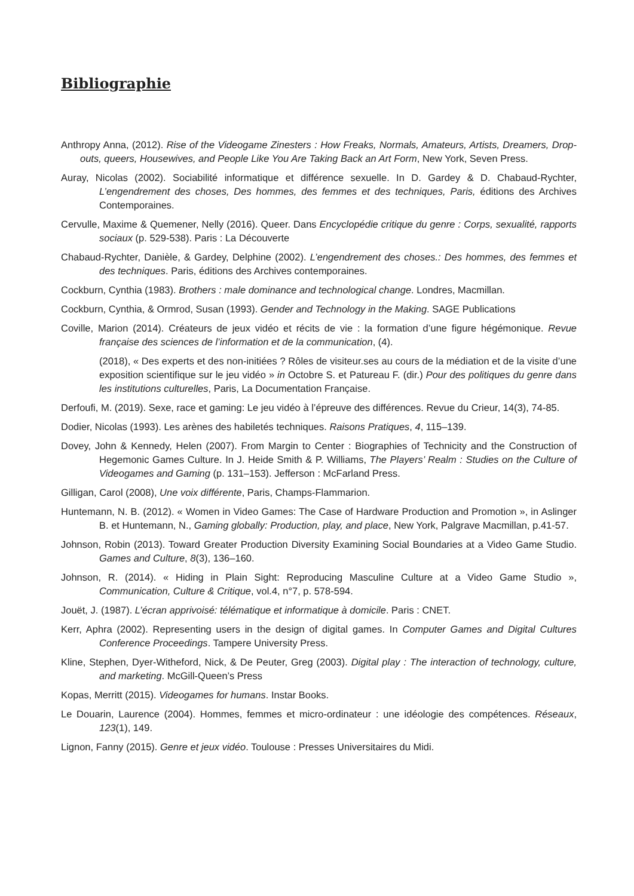Bibliographie
Anthropy Anna, (2012). Rise of the Videogame Zinesters : How Freaks, Normals, Amateurs, Artists, Dreamers, Drop-outs, queers, Housewives, and People Like You Are Taking Back an Art Form, New York, Seven Press.
Auray, Nicolas (2002). Sociabilité informatique et différence sexuelle. In D. Gardey & D. Chabaud-Rychter, L’engendrement des choses, Des hommes, des femmes et des techniques, Paris, éditions des Archives Contemporaines.
Cervulle, Maxime & Quemener, Nelly (2016). Queer. Dans Encyclopédie critique du genre : Corps, sexualité, rapports sociaux (p. 529-538). Paris : La Découverte
Chabaud-Rychter, Danièle, & Gardey, Delphine (2002). L’engendrement des choses.: Des hommes, des femmes et des techniques. Paris, éditions des Archives contemporaines.
Cockburn, Cynthia (1983). Brothers : male dominance and technological change. Londres, Macmillan.
Cockburn, Cynthia, & Ormrod, Susan (1993). Gender and Technology in the Making. SAGE Publications
Coville, Marion (2014). Créateurs de jeux vidéo et récits de vie : la formation d’une figure hégémonique. Revue française des sciences de l’information et de la communication, (4).
(2018), « Des experts et des non-initiées ? Rôles de visiteur.ses au cours de la médiation et de la visite d’une exposition scientifique sur le jeu vidéo » in Octobre S. et Patureau F. (dir.) Pour des politiques du genre dans les institutions culturelles, Paris, La Documentation Française.
Derfoufi, M. (2019). Sexe, race et gaming: Le jeu vidéo à l’épreuve des différences. Revue du Crieur, 14(3), 74-85.
Dodier, Nicolas (1993). Les arènes des habiletés techniques. Raisons Pratiques, 4, 115–139.
Dovey, John & Kennedy, Helen (2007). From Margin to Center : Biographies of Technicity and the Construction of Hegemonic Games Culture. In J. Heide Smith & P. Williams, The Players’ Realm : Studies on the Culture of Videogames and Gaming (p. 131–153). Jefferson : McFarland Press.
Gilligan, Carol (2008), Une voix différente, Paris, Champs-Flammarion.
Huntemann, N. B. (2012). « Women in Video Games: The Case of Hardware Production and Promotion », in Aslinger B. et Huntemann, N., Gaming globally: Production, play, and place, New York, Palgrave Macmillan, p.41-57.
Johnson, Robin (2013). Toward Greater Production Diversity Examining Social Boundaries at a Video Game Studio. Games and Culture, 8(3), 136–160.
Johnson, R. (2014). « Hiding in Plain Sight: Reproducing Masculine Culture at a Video Game Studio », Communication, Culture & Critique, vol.4, n°7, p. 578-594.
Jouët, J. (1987). L’écran apprivoisé: télématique et informatique à domicile. Paris : CNET.
Kerr, Aphra (2002). Representing users in the design of digital games. In Computer Games and Digital Cultures Conference Proceedings. Tampere University Press.
Kline, Stephen, Dyer-Witheford, Nick, & De Peuter, Greg (2003). Digital play : The interaction of technology, culture, and marketing. McGill-Queen’s Press
Kopas, Merritt (2015). Videogames for humans. Instar Books.
Le Douarin, Laurence (2004). Hommes, femmes et micro-ordinateur : une idéologie des compétences. Réseaux, 123(1), 149.
Lignon, Fanny (2015). Genre et jeux vidéo. Toulouse : Presses Universitaires du Midi.